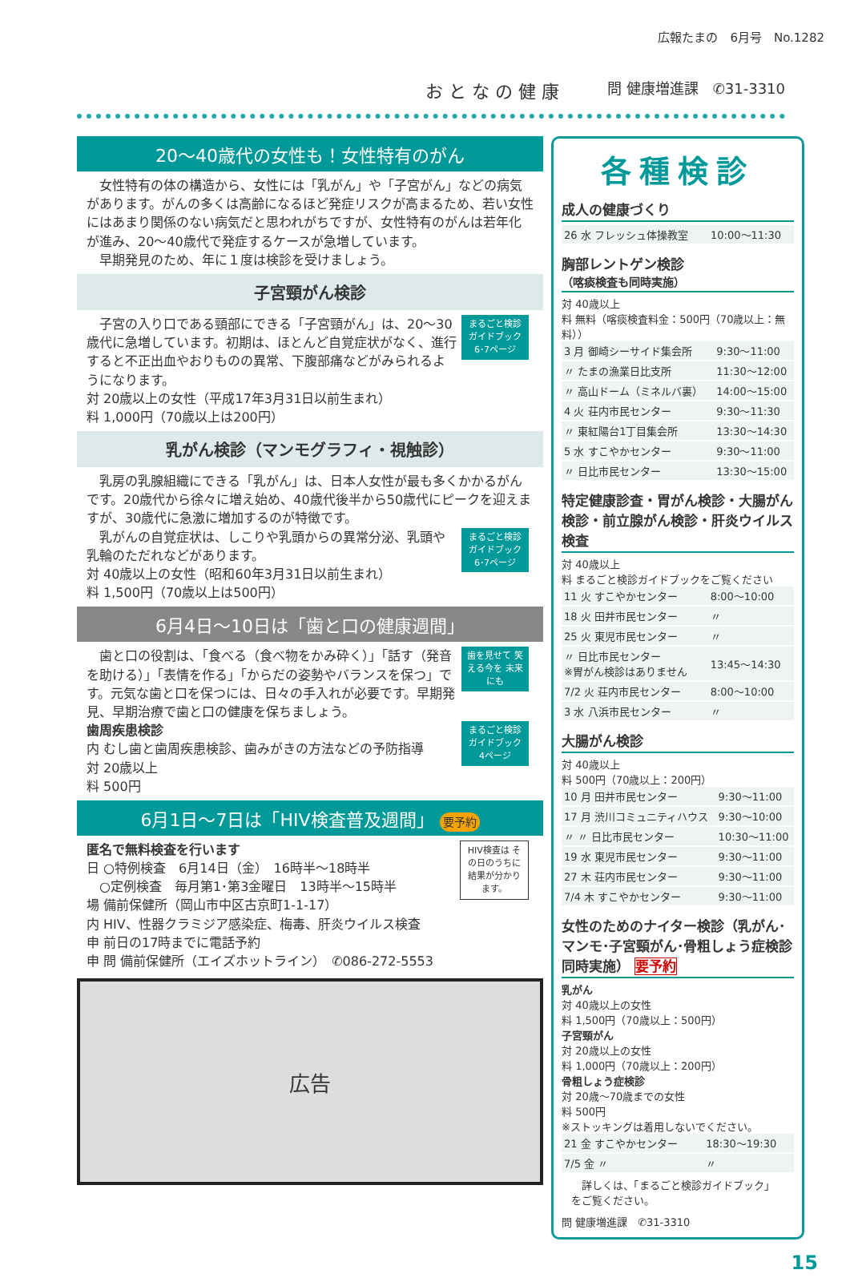広報たまの　6月号　No.1282
お と な の 健 康 問 健康増進課　✆31-3310
20～40歳代の女性も！女性特有のがん
　女性特有の体の構造から、女性には「乳がん」や「子宮がん」などの病気があります。がんの多くは高齢になるほど発症リスクが高まるため、若い女性にはあまり関係のない病気だと思われがちですが、女性特有のがんは若年化が進み、20～40歳代で発症するケースが急増しています。
　早期発見のため、年に１度は検診を受けましょう。
子宮頸がん検診
まるごと検診ガイドブック 6･7ページ　子宮の入り口である頸部にできる「子宮頸がん」は、20～30歳代に急増しています。初期は、ほとんど自覚症状がなく、進行すると不正出血やおりものの異常、下腹部痛などがみられるようになります。
対 20歳以上の女性（平成17年3月31日以前生まれ）
料 1,000円（70歳以上は200円）
乳がん検診（マンモグラフィ・視触診）
　乳房の乳腺組織にできる「乳がん」は、日本人女性が最も多くかかるがんです。20歳代から徐々に増え始め、40歳代後半から50歳代にピークを迎えますが、30歳代に急激に増加するのが特徴です。
まるごと検診ガイドブック 6･7ページ　乳がんの自覚症状は、しこりや乳頭からの異常分泌、乳頭や乳輪のただれなどがあります。
対 40歳以上の女性（昭和60年3月31日以前生まれ）
料 1,500円（70歳以上は500円）
6月4日～10日は「歯と口の健康週間」
歯を見せて 笑える今を 未来にも　歯と口の役割は、「食べる（食べ物をかみ砕く）」「話す（発音を助ける）」「表情を作る」「からだの姿勢やバランスを保つ」です。元気な歯と口を保つには、日々の手入れが必要です。早期発見、早期治療で歯と口の健康を保ちましょう。
歯周疾患検診 まるごと検診ガイドブック 4ページ
内 むし歯と歯周疾患検診、歯みがきの方法などの予防指導
対 20歳以上
料 500円
6月1日～7日は「HIV検査普及週間」 要予約
匿名で無料検査を行います HIV検査は その日のうちに 結果が分かります。
日 ○特例検査　6月14日（金）　16時半～18時半
　○定例検査　毎月第1･第3金曜日　13時半～15時半
場 備前保健所（岡山市中区古京町1-1-17）
内 HIV、性器クラミジア感染症、梅毒、肝炎ウイルス検査
申 前日の17時までに電話予約
申 問 備前保健所（エイズホットライン）　✆086-272-5553
広告
各種検診
成人の健康づくり
| 26 水 フレッシュ体操教室 | 10:00～11:30 |
胸部レントゲン検診
（喀痰検査も同時実施）
対 40歳以上
料 無料（喀痰検査料金：500円（70歳以上：無料））
| 3 月 御崎シーサイド集会所 | 9:30～11:00 |
| 〃 たまの漁業日比支所 | 11:30～12:00 |
| 〃 高山ドーム（ミネルバ裏） | 14:00～15:00 |
| 4 火 荘内市民センター | 9:30～11:30 |
| 〃 東紅陽台1丁目集会所 | 13:30～14:30 |
| 5 水 すこやかセンター | 9:30～11:00 |
| 〃 日比市民センター | 13:30～15:00 |
特定健康診査・胃がん検診・大腸がん検診・前立腺がん検診・肝炎ウイルス検査
対 40歳以上
料 まるごと検診ガイドブックをご覧ください
| 11 火 すこやかセンター | 8:00～10:00 |
| 18 火 田井市民センター | 〃 |
| 25 火 東児市民センター | 〃 |
| 〃 日比市民センター ※胃がん検診はありません | 13:45～14:30 |
| 7/2 火 荘内市民センター | 8:00～10:00 |
| 3 水 八浜市民センター | 〃 |
大腸がん検診
対 40歳以上
料 500円（70歳以上：200円）
| 10 月 田井市民センター | 9:30～11:00 |
| 17 月 渋川コミュニティハウス | 9:30～10:00 |
| 〃 〃 日比市民センター | 10:30～11:00 |
| 19 水 東児市民センター | 9:30～11:00 |
| 27 木 荘内市民センター | 9:30～11:00 |
| 7/4 木 すこやかセンター | 9:30～11:00 |
女性のためのナイター検診（乳がん･マンモ･子宮頸がん･骨粗しょう症検診同時実施） 要予約
乳がん
対 40歳以上の女性
料 1,500円（70歳以上：500円）
子宮頸がん
対 20歳以上の女性
料 1,000円（70歳以上：200円）
骨粗しょう症検診
対 20歳～70歳までの女性
料 500円
※ストッキングは着用しないでください。
| 21 金 すこやかセンター | 18:30～19:30 |
| 7/5 金 〃 | 〃 |
　詳しくは、「まるごと検診ガイドブック」をご覧ください。
問 健康増進課　✆31-3310
15